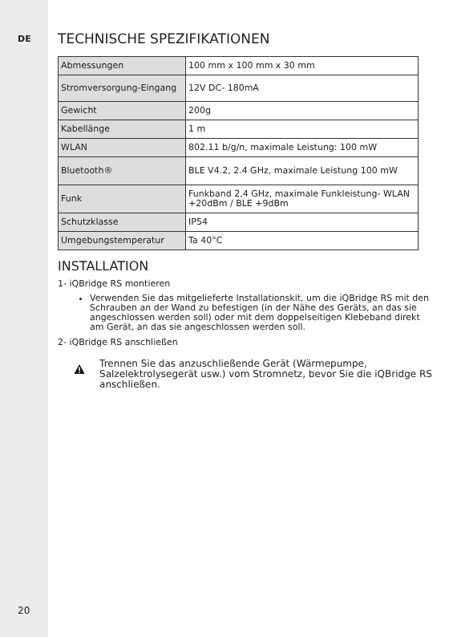DE
20
TECHNISCHE SPEZIFIKATIONEN
| Abmessungen | 100 mm x 100 mm x 30 mm |
| Stromversorgung-Eingang | 12V DC- 180mA |
| Gewicht | 200g |
| Kabellänge | 1 m |
| WLAN | 802.11 b/g/n, maximale Leistung: 100 mW |
| Bluetooth® | BLE V4.2, 2.4 GHz, maximale Leistung 100 mW |
| Funk | Funkband 2,4 GHz, maximale Funkleistung- WLAN +20dBm / BLE +9dBm |
| Schutzklasse | IP54 |
| Umgebungstemperatur | Ta 40°C |
INSTALLATION
1- iQBridge RS montieren
Verwenden Sie das mitgelieferte Installationskit, um die iQBridge RS mit den Schrauben an der Wand zu befestigen (in der Nähe des Geräts, an das sie angeschlossen werden soll) oder mit dem doppelseitigen Klebeband direkt am Gerät, an das sie angeschlossen werden soll.
2- iQBridge RS anschließen
Trennen Sie das anzuschließende Gerät (Wärmepumpe, Salzelektrolysegerät usw.) vom Stromnetz, bevor Sie die iQBridge RS anschließen.